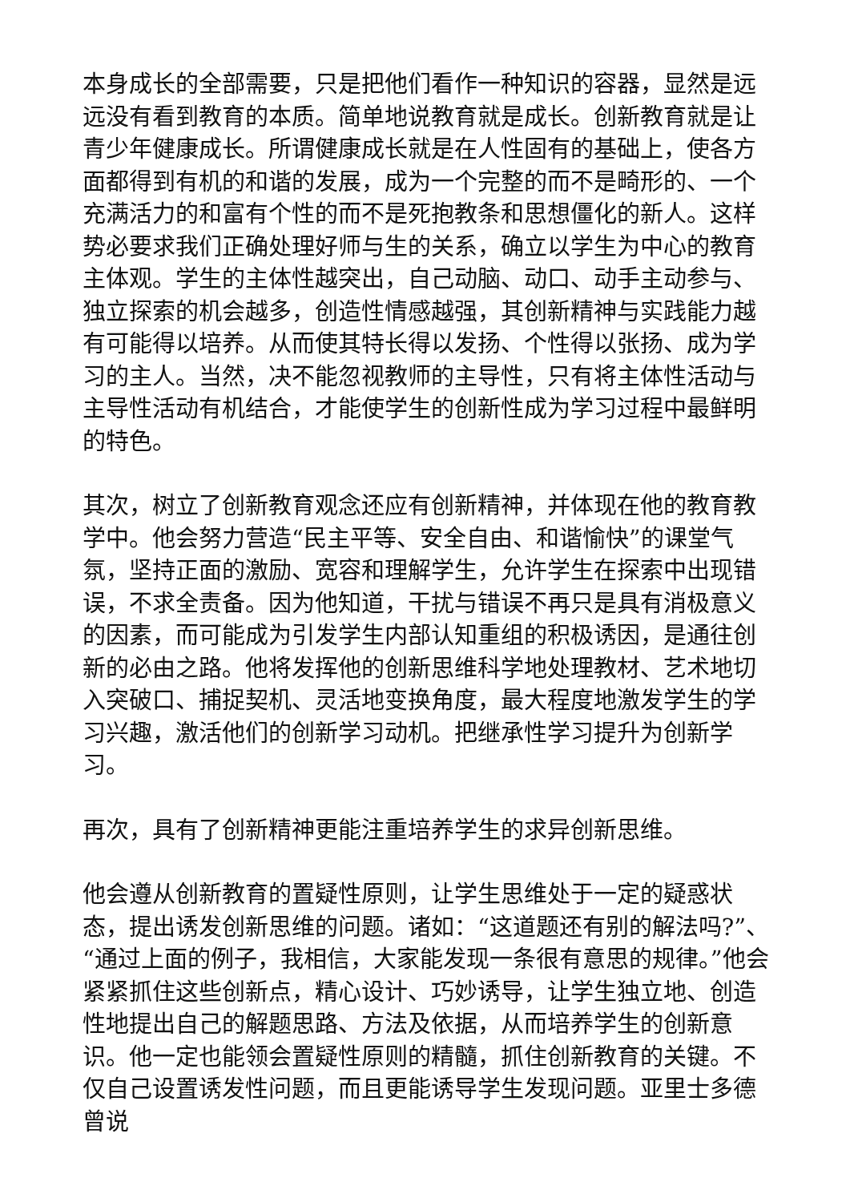本身成长的全部需要，只是把他们看作一种知识的容器，显然是远远没有看到教育的本质。简单地说教育就是成长。创新教育就是让青少年健康成长。所谓健康成长就是在人性固有的基础上，使各方面都得到有机的和谐的发展，成为一个完整的而不是畸形的、一个充满活力的和富有个性的而不是死抱教条和思想僵化的新人。这样势必要求我们正确处理好师与生的关系，确立以学生为中心的教育主体观。学生的主体性越突出，自己动脑、动口、动手主动参与、独立探索的机会越多，创造性情感越强，其创新精神与实践能力越有可能得以培养。从而使其特长得以发扬、个性得以张扬、成为学习的主人。当然，决不能忽视教师的主导性，只有将主体性活动与主导性活动有机结合，才能使学生的创新性成为学习过程中最鲜明的特色。
其次，树立了创新教育观念还应有创新精神，并体现在他的教育教学中。他会努力营造“民主平等、安全自由、和谐愉快”的课堂气氛，坚持正面的激励、宽容和理解学生，允许学生在探索中出现错误，不求全责备。因为他知道，干扰与错误不再只是具有消极意义的因素，而可能成为引发学生内部认知重组的积极诱因，是通往创新的必由之路。他将发挥他的创新思维科学地处理教材、艺术地切入突破口、捕捉契机、灵活地变换角度，最大程度地激发学生的学习兴趣，激活他们的创新学习动机。把继承性学习提升为创新学习。
再次，具有了创新精神更能注重培养学生的求异创新思维。
他会遵从创新教育的置疑性原则，让学生思维处于一定的疑惑状态，提出诱发创新思维的问题。诸如：“这道题还有别的解法吗?”、“通过上面的例子，我相信，大家能发现一条很有意思的规律。”他会紧紧抓住这些创新点，精心设计、巧妙诱导，让学生独立地、创造性地提出自己的解题思路、方法及依据，从而培养学生的创新意识。他一定也能领会置疑性原则的精髓，抓住创新教育的关键。不仅自己设置诱发性问题，而且更能诱导学生发现问题。亚里士多德曾说